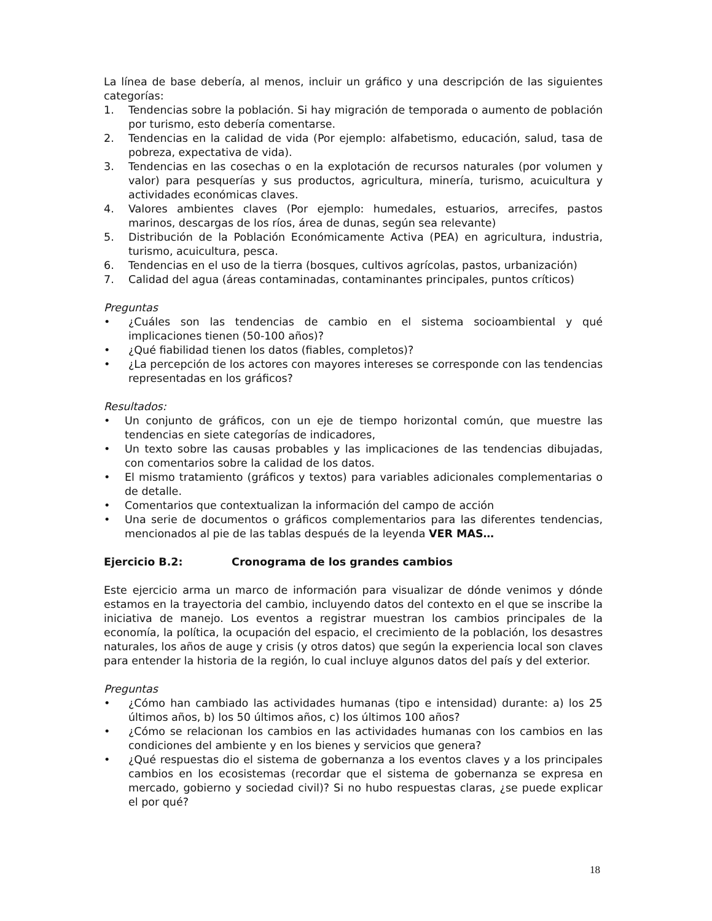La línea de base debería, al menos, incluir un gráfico y una descripción de las siguientes categorías:
1. Tendencias sobre la población. Si hay migración de temporada o aumento de población por turismo, esto debería comentarse.
2. Tendencias en la calidad de vida (Por ejemplo: alfabetismo, educación, salud, tasa de pobreza, expectativa de vida).
3. Tendencias en las cosechas o en la explotación de recursos naturales (por volumen y valor) para pesquerías y sus productos, agricultura, minería, turismo, acuicultura y actividades económicas claves.
4. Valores ambientes claves (Por ejemplo: humedales, estuarios, arrecifes, pastos marinos, descargas de los ríos, área de dunas, según sea relevante)
5. Distribución de la Población Económicamente Activa (PEA) en agricultura, industria, turismo, acuicultura, pesca.
6. Tendencias en el uso de la tierra (bosques, cultivos agrícolas, pastos, urbanización)
7. Calidad del agua (áreas contaminadas, contaminantes principales, puntos críticos)
Preguntas
• ¿Cuáles son las tendencias de cambio en el sistema socioambiental y qué implicaciones tienen (50-100 años)?
• ¿Qué fiabilidad tienen los datos (fiables, completos)?
• ¿La percepción de los actores con mayores intereses se corresponde con las tendencias representadas en los gráficos?
Resultados:
• Un conjunto de gráficos, con un eje de tiempo horizontal común, que muestre las tendencias en siete categorías de indicadores,
• Un texto sobre las causas probables y las implicaciones de las tendencias dibujadas, con comentarios sobre la calidad de los datos.
• El mismo tratamiento (gráficos y textos) para variables adicionales complementarias o de detalle.
• Comentarios que contextualizan la información del campo de acción
• Una serie de documentos o gráficos complementarios para las diferentes tendencias, mencionados al pie de las tablas después de la leyenda VER MAS…
Ejercicio B.2: Cronograma de los grandes cambios
Este ejercicio arma un marco de información para visualizar de dónde venimos y dónde estamos en la trayectoria del cambio, incluyendo datos del contexto en el que se inscribe la iniciativa de manejo. Los eventos a registrar muestran los cambios principales de la economía, la política, la ocupación del espacio, el crecimiento de la población, los desastres naturales, los años de auge y crisis (y otros datos) que según la experiencia local son claves para entender la historia de la región, lo cual incluye algunos datos del país y del exterior.
Preguntas
• ¿Cómo han cambiado las actividades humanas (tipo e intensidad) durante: a) los 25 últimos años, b) los 50 últimos años, c) los últimos 100 años?
• ¿Cómo se relacionan los cambios en las actividades humanas con los cambios en las condiciones del ambiente y en los bienes y servicios que genera?
• ¿Qué respuestas dio el sistema de gobernanza a los eventos claves y a los principales cambios en los ecosistemas (recordar que el sistema de gobernanza se expresa en mercado, gobierno y sociedad civil)? Si no hubo respuestas claras, ¿se puede explicar el por qué?
18